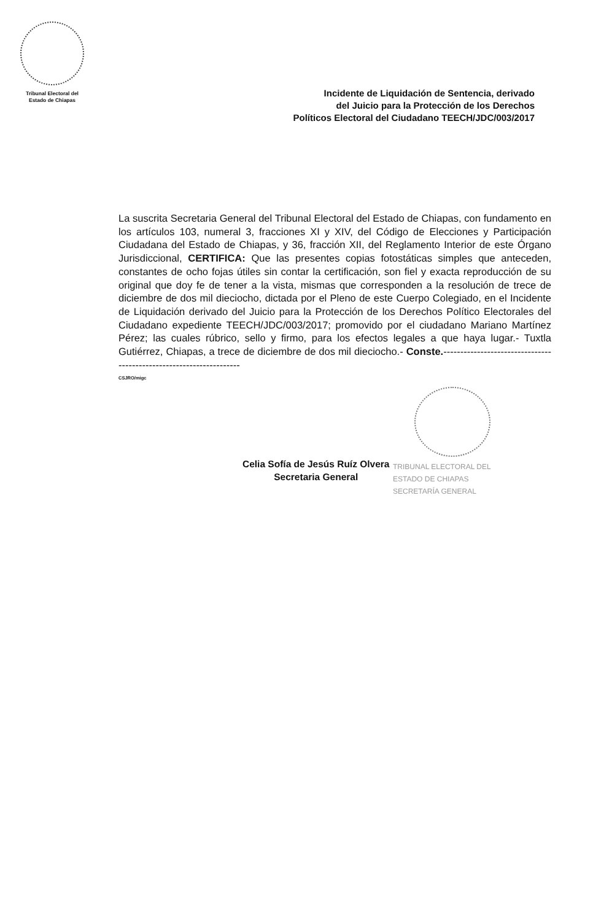Tribunal Electoral del
Estado de Chiapas
Incidente de Liquidación de Sentencia, derivado
del Juicio para la Protección de los Derechos
Políticos Electoral del Ciudadano TEECH/JDC/003/2017
La suscrita Secretaria General del Tribunal Electoral del Estado de Chiapas, con fundamento en los artículos 103, numeral 3, fracciones XI y XIV, del Código de Elecciones y Participación Ciudadana del Estado de Chiapas, y 36, fracción XII, del Reglamento Interior de este Órgano Jurisdiccional, CERTIFICA: Que las presentes copias fotostáticas simples que anteceden, constantes de ocho fojas útiles sin contar la certificación, son fiel y exacta reproducción de su original que doy fe de tener a la vista, mismas que corresponden a la resolución de trece de diciembre de dos mil dieciocho, dictada por el Pleno de este Cuerpo Colegiado, en el Incidente de Liquidación derivado del Juicio para la Protección de los Derechos Político Electorales del Ciudadano expediente TEECH/JDC/003/2017; promovido por el ciudadano Mariano Martínez Pérez; las cuales rúbrico, sello y firmo, para los efectos legales a que haya lugar.- Tuxtla Gutiérrez, Chiapas, a trece de diciembre de dos mil dieciocho.- Conste.--------------------------------------------------------------------
CSJRO/migc
Celia Sofía de Jesús Ruíz Olvera
Secretaria General
TRIBUNAL ELECTORAL DEL
ESTADO DE CHIAPAS
SECRETARÍA GENERAL